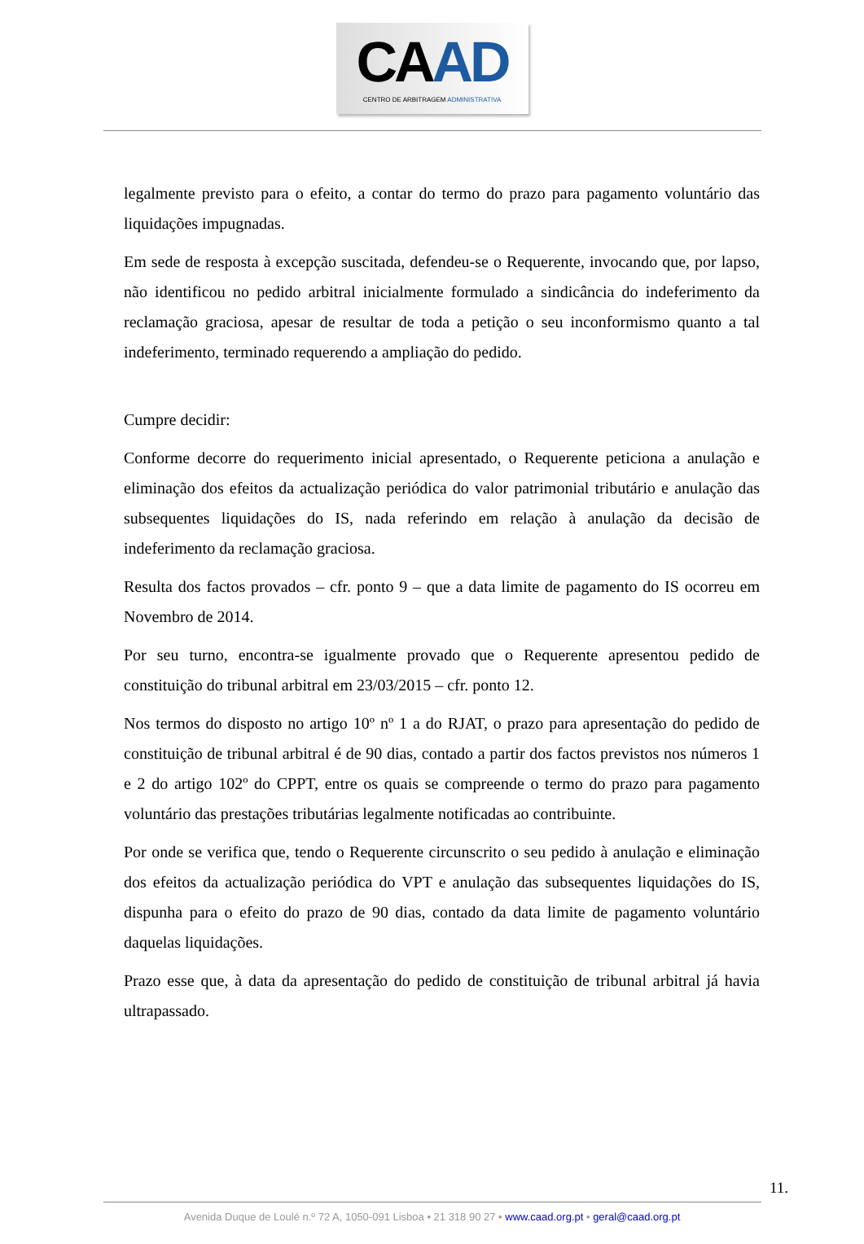CAAD
CENTRO DE ARBITRAGEM ADMINISTRATIVA
legalmente previsto para o efeito, a contar do termo do prazo para pagamento voluntário das liquidações impugnadas.
Em sede de resposta à excepção suscitada, defendeu-se o Requerente, invocando que, por lapso, não identificou no pedido arbitral inicialmente formulado a sindicância do indeferimento da reclamação graciosa, apesar de resultar de toda a petição o seu inconformismo quanto a tal indeferimento, terminado requerendo a ampliação do pedido.
Cumpre decidir:
Conforme decorre do requerimento inicial apresentado, o Requerente peticiona a anulação e eliminação dos efeitos da actualização periódica do valor patrimonial tributário e anulação das subsequentes liquidações do IS, nada referindo em relação à anulação da decisão de indeferimento da reclamação graciosa.
Resulta dos factos provados – cfr. ponto 9 – que a data limite de pagamento do IS ocorreu em Novembro de 2014.
Por seu turno, encontra-se igualmente provado que o Requerente apresentou pedido de constituição do tribunal arbitral em 23/03/2015 – cfr. ponto 12.
Nos termos do disposto no artigo 10º nº 1 a do RJAT, o prazo para apresentação do pedido de constituição de tribunal arbitral é de 90 dias, contado a partir dos factos previstos nos números 1 e 2 do artigo 102º do CPPT, entre os quais se compreende o termo do prazo para pagamento voluntário das prestações tributárias legalmente notificadas ao contribuinte.
Por onde se verifica que, tendo o Requerente circunscrito o seu pedido à anulação e eliminação dos efeitos da actualização periódica do VPT e anulação das subsequentes liquidações do IS, dispunha para o efeito do prazo de 90 dias, contado da data limite de pagamento voluntário daquelas liquidações.
Prazo esse que, à data da apresentação do pedido de constituição de tribunal arbitral já havia ultrapassado.
11.
Avenida Duque de Loulé n.º 72 A, 1050-091 Lisboa • 21 318 90 27 • www.caad.org.pt • geral@caad.org.pt